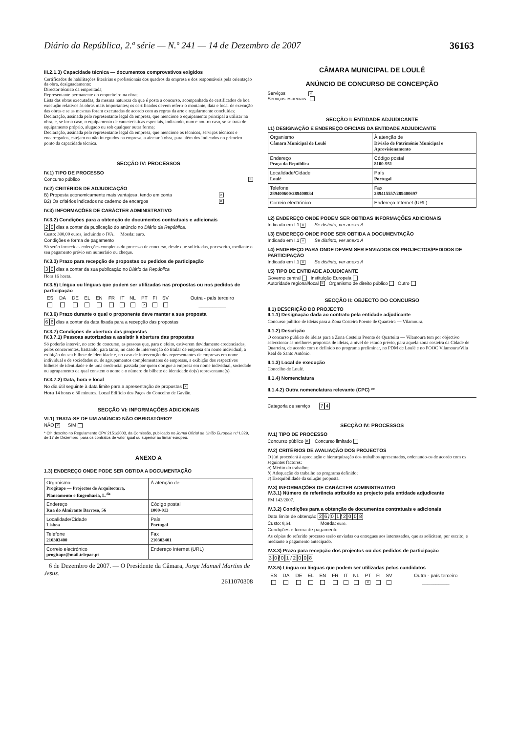Diário da República, 2.ª série — N.º 241 — 14 de Dezembro de 2007 36163
III.2.1.3) Capacidade técnica — documentos comprovativos exigidos
Certificados de habilitações literárias e profissionais dos quadros da empresa e dos responsáveis pela orientação da obra, designadamente:
Director técnico da empreitada;
Representante permanente do empreiteiro na obra;
Lista das obras executadas, da mesma natureza da que é posta a concurso, acompanhada de certificados de boa execução relativos às obras mais importantes; os certificados devem referir o montante, data e local de execução das obras e se as mesmas foram executadas de acordo com as regras da arte e regularmente concluídas;
Declaração, assinada pelo representante legal da empresa, que mencione o equipamento principal a utilizar na obra, e, se for o caso, o equipamento de características especiais, indicando, num e noutro caso, se se trata de equipamento próprio, alugado ou sob qualquer outra forma;
Declaração, assinada pelo representante legal da empresa, que mencione os técnicos, serviços técnicos e encarregados, estejam ou não integrados na empresa, a afectar à obra, para além dos indicados no primeiro ponto da capacidade técnica.
SECÇÃO IV: PROCESSOS
IV.1) TIPO DE PROCESSO
Concurso público ×
IV.2) CRITÉRIOS DE ADJUDICAÇÃO
B) Proposta economicamente mais vantajosa, tendo em conta ×
B2) Os critérios indicados no caderno de encargos ×
IV.3) INFORMAÇÕES DE CARÁCTER ADMINISTRATIVO
IV.3.2) Condições para a obtenção de documentos contratuais e adicionais
2 0 dias a contar da publicação do anúncio no Diário da República.
Custo: 300,00 euros, incluindo o IVA. Moeda: euro.
Condições e forma de pagamento
Só serão fornecidas colecções completas do processo de concurso, desde que solicitadas, por escrito, mediante o seu pagamento prévio em numerário ou cheque.
IV.3.3) Prazo para recepção de propostas ou pedidos de participação
3 0 dias a contar da sua publicação no Diário da República
Hora 16 horas.
IV.3.5) Língua ou línguas que podem ser utilizadas nas propostas ou nos pedidos de participação
| ES | DA | DE | EL | EN | FR | IT | NL | PT | FI | SV | Outra - país terceiro |
| | | | | | | | | × | | | __________ |
IV.3.6) Prazo durante o qual o proponente deve manter a sua proposta
6 6 dias a contar da data fixada para a recepção das propostas
IV.3.7) Condições de abertura das propostas
IV.3.7.1) Pessoas autorizadas a assistir à abertura das propostas
Só poderão intervir, no acto do concurso, as pessoas que, para o efeito, estiverem devidamente credenciadas, pelos concorrentes, bastando, para tanto, no caso de intervenção do titular de empresa em nome individual, a exibição do seu bilhete de identidade e, no caso de intervenção dos representantes de empresas em nome individual e de sociedades ou de agrupamentos complementares de empresas, a exibição dos respectivos bilhetes de identidade e de uma credencial passada por quem obrigue a empresa em nome individual, sociedade ou agrupamento da qual constem o nome e o número do bilhete de identidade do(s) representante(s).
IV.3.7.2) Data, hora e local
No dia útil seguinte à data limite para a apresentação de propostas ×
Hora 14 horas e 30 minutos. Local Edifício dos Paços do Concelho de Gavião.
SECÇÃO VI: INFORMAÇÕES ADICIONAIS
VI.1) TRATA-SE DE UM ANÚNCIO NÃO OBRIGATÓRIO?
NÃO × SIM
* Cfr. descrito no Regulamento CPV 2151/2003, da Comissão, publicado no Jornal Oficial da União Europeia n.º L329, de 17 de Dezembro, para os contratos de valor igual ou superior ao limiar europeu.
ANEXO A
1.3) ENDEREÇO ONDE PODE SER OBTIDA A DOCUMENTAÇÃO
| Organismo Progitape — Projectos de Arquitectura, Planeamento e Engenharia, L.<sup>da</sup> | À atenção de |
| Endereço Rua do Almirante Barroso, 56 | Código postal 1000-013 |
| Localidade/Cidade Lisboa | País Portugal |
| Telefone 210303400 | Fax 210303401 |
| Correio electrónico progitape@mail.telepac.pt | Endereço Internet (URL) |
6 de Dezembro de 2007. — O Presidente da Câmara, Jorge Manuel Martins de Jesus.
2611070308
CÂMARA MUNICIPAL DE LOULÉ
ANÚNCIO DE CONCURSO DE CONCEPÇÃO
Serviços ×
Serviços especiais
SECÇÃO I: ENTIDADE ADJUDICANTE
I.1) DESIGNAÇÃO E ENDEREÇO OFICIAIS DA ENTIDADE ADJUDICANTE
| Organismo Câmara Municipal de Loulé | À atenção de Divisão de Património Municipal e Aprovisionamento |
| Endereço Praça da República | Código postal 8100-951 |
| Localidade/Cidade Loulé | País Portugal |
| Telefone 289400600/289400834 | Fax 289415557/289400697 |
| Correio electrónico | Endereço Internet (URL) |
I.2) ENDEREÇO ONDE PODEM SER OBTIDAS INFORMAÇÕES ADICIONAIS
Indicado em I.1 × Se distinto, ver anexo A
I.3) ENDEREÇO ONDE PODE SER OBTIDA A DOCUMENTAÇÃO
Indicado em I.1 × Se distinto, ver anexo A
I.4) ENDEREÇO PARA ONDE DEVEM SER ENVIADOS OS PROJECTOS/PEDIDOS DE PARTICIPAÇÃO
Indicado em I.1 × Se distinto, ver anexo A
I.5) TIPO DE ENTIDADE ADJUDICANTE
Governo central Instituição Europeia
Autoridade regional/local × Organismo de direito público Outro
SECÇÃO II: OBJECTO DO CONCURSO
II.1) DESCRIÇÃO DO PROJECTO
II.1.1) Designação dada ao contrato pela entidade adjudicante
Concurso público de ideias para a Zona Costeira Poente de Quarteira — Vilamoura.
II.1.2) Descrição
O concurso público de ideias para a Zona Costeira Poente de Quarteira — Vilamoura tem por objectivo seleccionar as melhores propostas de ideias, a nível de estudo prévio, para aquela zona costeira da Cidade de Quarteira, de acordo com o definido no programa preliminar, no PDM de Loulé e no POOC Vilamoura/Vila Real de Santo António.
II.1.3) Local de execução
Concelho de Loulé.
II.1.4) Nomenclatura
II.1.4.2) Outra nomenclatura relevante (CPC) **
Categoria de serviço 7 4
SECÇÃO IV: PROCESSOS
IV.1) TIPO DE PROCESSO
Concurso público × Concurso limitado
IV.2) CRITÉRIOS DE AVALIAÇÃO DOS PROJECTOS
O júri procederá à apreciação e hierarquização dos trabalhos apresentados, ordenando-os de acordo com os seguintes factores:
a) Mérito do trabalho;
b) Adequação do trabalho ao programa definido;
c) Exequibilidade da solução proposta.
IV.3) INFORMAÇÕES DE CARÁCTER ADMINISTRATIVO
IV.3.1) Número de referência atribuído ao projecto pela entidade adjudicante
FM 142/2007.
IV.3.2) Condições para a obtenção de documentos contratuais e adicionais
Data limite de obtenção 2 6 / 0 1 / 2008
Custo: 8,64. Moeda: euro.
Condições e forma de pagamento
As cópias do referido processo serão enviadas ou entregues aos interessados, que as solicitem, por escrito, e mediante o pagamento antecipado.
IV.3.3) Prazo para recepção dos projectos ou dos pedidos de participação
3 0 / 0 1 / 2008
IV.3.5) Língua ou línguas que podem ser utilizadas pelos candidatos
| ES | DA | DE | EL | EN | FR | IT | NL | PT | FI | SV | Outra - país terceiro |
| | | | | | | | | × | | | __________ |